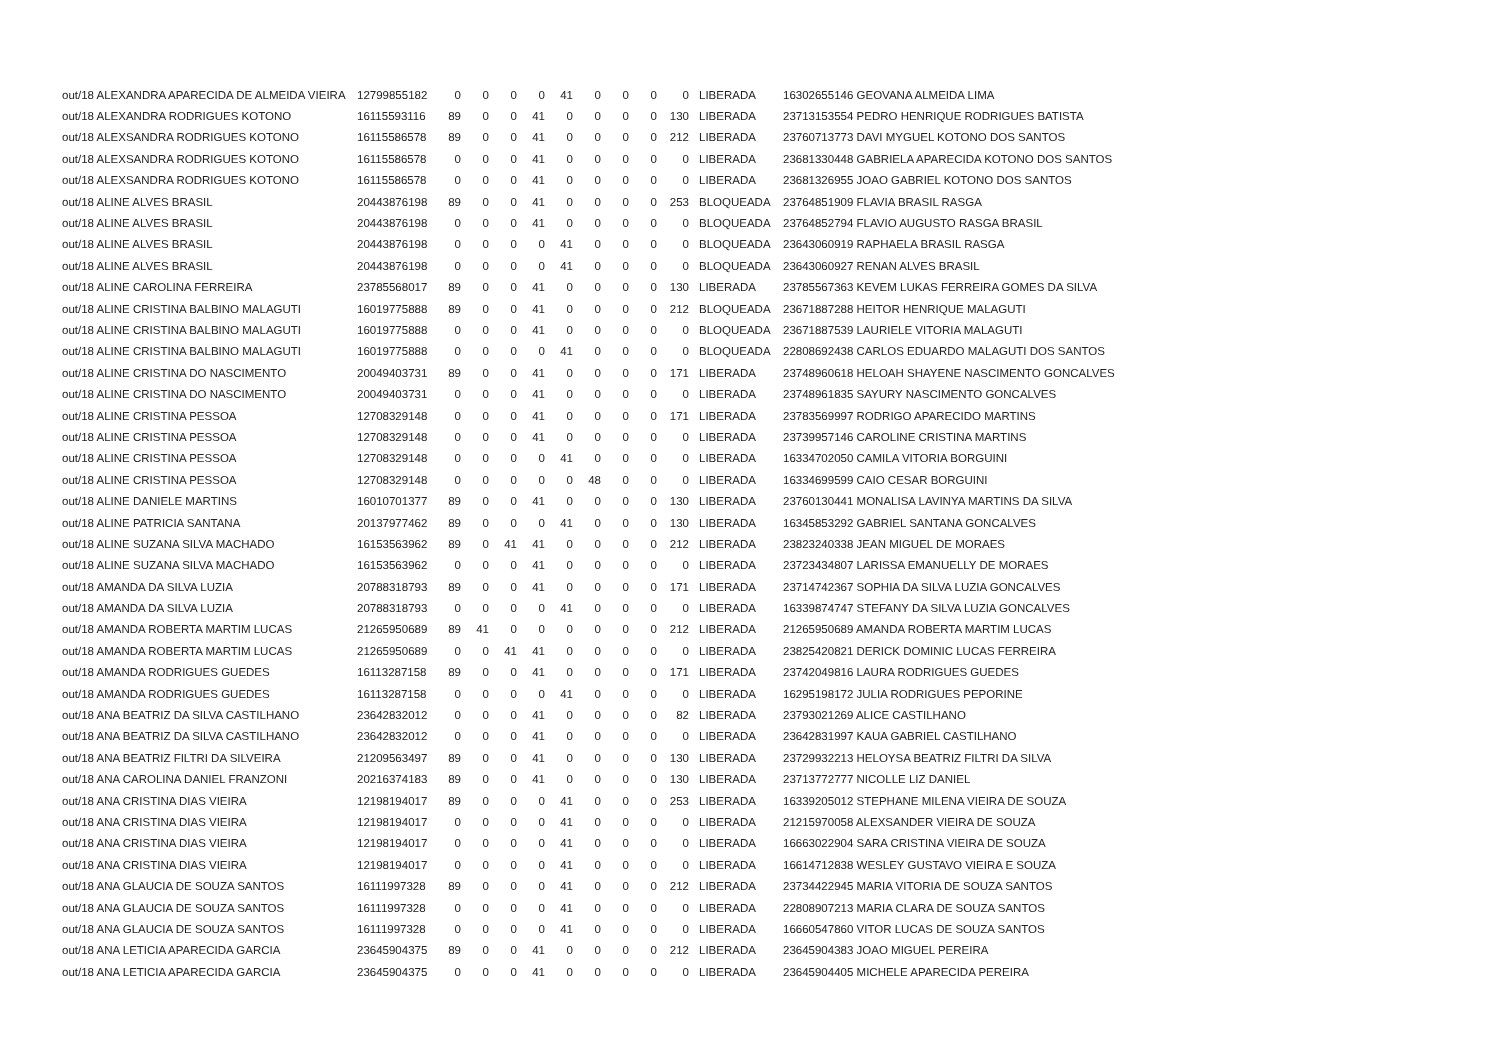| out/18 ALEXANDRA APARECIDA DE ALMEIDA VIEIRA | 12799855182 | 0 | 0 | 0 | 0 | 41 | 0 | 0 | 0 | 0 | LIBERADA | 16302655146 GEOVANA ALMEIDA LIMA |
| out/18 ALEXANDRA RODRIGUES KOTONO | 16115593116 | 89 | 0 | 0 | 41 | 0 | 0 | 0 | 0 | 130 | LIBERADA | 23713153554 PEDRO HENRIQUE RODRIGUES BATISTA |
| out/18 ALEXSANDRA RODRIGUES KOTONO | 16115586578 | 89 | 0 | 0 | 41 | 0 | 0 | 0 | 0 | 212 | LIBERADA | 23760713773 DAVI MYGUEL KOTONO DOS SANTOS |
| out/18 ALEXSANDRA RODRIGUES KOTONO | 16115586578 | 0 | 0 | 0 | 41 | 0 | 0 | 0 | 0 | 0 | LIBERADA | 23681330448 GABRIELA APARECIDA KOTONO DOS SANTOS |
| out/18 ALEXSANDRA RODRIGUES KOTONO | 16115586578 | 0 | 0 | 0 | 41 | 0 | 0 | 0 | 0 | 0 | LIBERADA | 23681326955 JOAO GABRIEL KOTONO DOS SANTOS |
| out/18 ALINE ALVES BRASIL | 20443876198 | 89 | 0 | 0 | 41 | 0 | 0 | 0 | 0 | 253 | BLOQUEADA | 23764851909 FLAVIA BRASIL RASGA |
| out/18 ALINE ALVES BRASIL | 20443876198 | 0 | 0 | 0 | 41 | 0 | 0 | 0 | 0 | 0 | BLOQUEADA | 23764852794 FLAVIO AUGUSTO RASGA BRASIL |
| out/18 ALINE ALVES BRASIL | 20443876198 | 0 | 0 | 0 | 0 | 41 | 0 | 0 | 0 | 0 | BLOQUEADA | 23643060919 RAPHAELA BRASIL RASGA |
| out/18 ALINE ALVES BRASIL | 20443876198 | 0 | 0 | 0 | 0 | 41 | 0 | 0 | 0 | 0 | BLOQUEADA | 23643060927 RENAN ALVES BRASIL |
| out/18 ALINE CAROLINA FERREIRA | 23785568017 | 89 | 0 | 0 | 41 | 0 | 0 | 0 | 0 | 130 | LIBERADA | 23785567363 KEVEM LUKAS FERREIRA GOMES DA SILVA |
| out/18 ALINE CRISTINA BALBINO MALAGUTI | 16019775888 | 89 | 0 | 0 | 41 | 0 | 0 | 0 | 0 | 212 | BLOQUEADA | 23671887288 HEITOR HENRIQUE MALAGUTI |
| out/18 ALINE CRISTINA BALBINO MALAGUTI | 16019775888 | 0 | 0 | 0 | 41 | 0 | 0 | 0 | 0 | 0 | BLOQUEADA | 23671887539 LAURIELE VITORIA MALAGUTI |
| out/18 ALINE CRISTINA BALBINO MALAGUTI | 16019775888 | 0 | 0 | 0 | 0 | 41 | 0 | 0 | 0 | 0 | BLOQUEADA | 22808692438 CARLOS EDUARDO MALAGUTI DOS SANTOS |
| out/18 ALINE CRISTINA DO NASCIMENTO | 20049403731 | 89 | 0 | 0 | 41 | 0 | 0 | 0 | 0 | 171 | LIBERADA | 23748960618 HELOAH SHAYENE NASCIMENTO GONCALVES |
| out/18 ALINE CRISTINA DO NASCIMENTO | 20049403731 | 0 | 0 | 0 | 41 | 0 | 0 | 0 | 0 | 0 | LIBERADA | 23748961835 SAYURY NASCIMENTO GONCALVES |
| out/18 ALINE CRISTINA PESSOA | 12708329148 | 0 | 0 | 0 | 41 | 0 | 0 | 0 | 0 | 171 | LIBERADA | 23783569997 RODRIGO APARECIDO MARTINS |
| out/18 ALINE CRISTINA PESSOA | 12708329148 | 0 | 0 | 0 | 41 | 0 | 0 | 0 | 0 | 0 | LIBERADA | 23739957146 CAROLINE CRISTINA MARTINS |
| out/18 ALINE CRISTINA PESSOA | 12708329148 | 0 | 0 | 0 | 0 | 41 | 0 | 0 | 0 | 0 | LIBERADA | 16334702050 CAMILA VITORIA BORGUINI |
| out/18 ALINE CRISTINA PESSOA | 12708329148 | 0 | 0 | 0 | 0 | 0 | 48 | 0 | 0 | 0 | LIBERADA | 16334699599 CAIO CESAR BORGUINI |
| out/18 ALINE DANIELE MARTINS | 16010701377 | 89 | 0 | 0 | 41 | 0 | 0 | 0 | 0 | 130 | LIBERADA | 23760130441 MONALISA LAVINYA MARTINS DA SILVA |
| out/18 ALINE PATRICIA SANTANA | 20137977462 | 89 | 0 | 0 | 0 | 41 | 0 | 0 | 0 | 130 | LIBERADA | 16345853292 GABRIEL SANTANA GONCALVES |
| out/18 ALINE SUZANA SILVA MACHADO | 16153563962 | 89 | 0 | 41 | 41 | 0 | 0 | 0 | 0 | 212 | LIBERADA | 23823240338 JEAN MIGUEL DE MORAES |
| out/18 ALINE SUZANA SILVA MACHADO | 16153563962 | 0 | 0 | 0 | 41 | 0 | 0 | 0 | 0 | 0 | LIBERADA | 23723434807 LARISSA EMANUELLY DE MORAES |
| out/18 AMANDA DA SILVA LUZIA | 20788318793 | 89 | 0 | 0 | 41 | 0 | 0 | 0 | 0 | 171 | LIBERADA | 23714742367 SOPHIA DA SILVA LUZIA GONCALVES |
| out/18 AMANDA DA SILVA LUZIA | 20788318793 | 0 | 0 | 0 | 0 | 41 | 0 | 0 | 0 | 0 | LIBERADA | 16339874747 STEFANY DA SILVA LUZIA GONCALVES |
| out/18 AMANDA ROBERTA MARTIM LUCAS | 21265950689 | 89 | 41 | 0 | 0 | 0 | 0 | 0 | 0 | 212 | LIBERADA | 21265950689 AMANDA ROBERTA MARTIM LUCAS |
| out/18 AMANDA ROBERTA MARTIM LUCAS | 21265950689 | 0 | 0 | 41 | 41 | 0 | 0 | 0 | 0 | 0 | LIBERADA | 23825420821 DERICK DOMINIC LUCAS FERREIRA |
| out/18 AMANDA RODRIGUES GUEDES | 16113287158 | 89 | 0 | 0 | 41 | 0 | 0 | 0 | 0 | 171 | LIBERADA | 23742049816 LAURA RODRIGUES GUEDES |
| out/18 AMANDA RODRIGUES GUEDES | 16113287158 | 0 | 0 | 0 | 0 | 41 | 0 | 0 | 0 | 0 | LIBERADA | 16295198172 JULIA RODRIGUES PEPORINE |
| out/18 ANA BEATRIZ DA SILVA CASTILHANO | 23642832012 | 0 | 0 | 0 | 41 | 0 | 0 | 0 | 0 | 82 | LIBERADA | 23793021269 ALICE CASTILHANO |
| out/18 ANA BEATRIZ DA SILVA CASTILHANO | 23642832012 | 0 | 0 | 0 | 41 | 0 | 0 | 0 | 0 | 0 | LIBERADA | 23642831997 KAUA GABRIEL CASTILHANO |
| out/18 ANA BEATRIZ FILTRI DA SILVEIRA | 21209563497 | 89 | 0 | 0 | 41 | 0 | 0 | 0 | 0 | 130 | LIBERADA | 23729932213 HELOYSA BEATRIZ FILTRI DA SILVA |
| out/18 ANA CAROLINA DANIEL FRANZONI | 20216374183 | 89 | 0 | 0 | 41 | 0 | 0 | 0 | 0 | 130 | LIBERADA | 23713772777 NICOLLE LIZ DANIEL |
| out/18 ANA CRISTINA DIAS VIEIRA | 12198194017 | 89 | 0 | 0 | 0 | 41 | 0 | 0 | 0 | 253 | LIBERADA | 16339205012 STEPHANE MILENA VIEIRA DE SOUZA |
| out/18 ANA CRISTINA DIAS VIEIRA | 12198194017 | 0 | 0 | 0 | 0 | 41 | 0 | 0 | 0 | 0 | LIBERADA | 21215970058 ALEXSANDER VIEIRA DE SOUZA |
| out/18 ANA CRISTINA DIAS VIEIRA | 12198194017 | 0 | 0 | 0 | 0 | 41 | 0 | 0 | 0 | 0 | LIBERADA | 16663022904 SARA CRISTINA VIEIRA DE SOUZA |
| out/18 ANA CRISTINA DIAS VIEIRA | 12198194017 | 0 | 0 | 0 | 0 | 41 | 0 | 0 | 0 | 0 | LIBERADA | 16614712838 WESLEY GUSTAVO VIEIRA E SOUZA |
| out/18 ANA GLAUCIA DE SOUZA SANTOS | 16111997328 | 89 | 0 | 0 | 0 | 41 | 0 | 0 | 0 | 212 | LIBERADA | 23734422945 MARIA VITORIA DE SOUZA SANTOS |
| out/18 ANA GLAUCIA DE SOUZA SANTOS | 16111997328 | 0 | 0 | 0 | 0 | 41 | 0 | 0 | 0 | 0 | LIBERADA | 22808907213 MARIA CLARA DE SOUZA SANTOS |
| out/18 ANA GLAUCIA DE SOUZA SANTOS | 16111997328 | 0 | 0 | 0 | 0 | 41 | 0 | 0 | 0 | 0 | LIBERADA | 16660547860 VITOR LUCAS DE SOUZA SANTOS |
| out/18 ANA LETICIA APARECIDA GARCIA | 23645904375 | 89 | 0 | 0 | 41 | 0 | 0 | 0 | 0 | 212 | LIBERADA | 23645904383 JOAO MIGUEL PEREIRA |
| out/18 ANA LETICIA APARECIDA GARCIA | 23645904375 | 0 | 0 | 0 | 41 | 0 | 0 | 0 | 0 | 0 | LIBERADA | 23645904405 MICHELE APARECIDA PEREIRA |